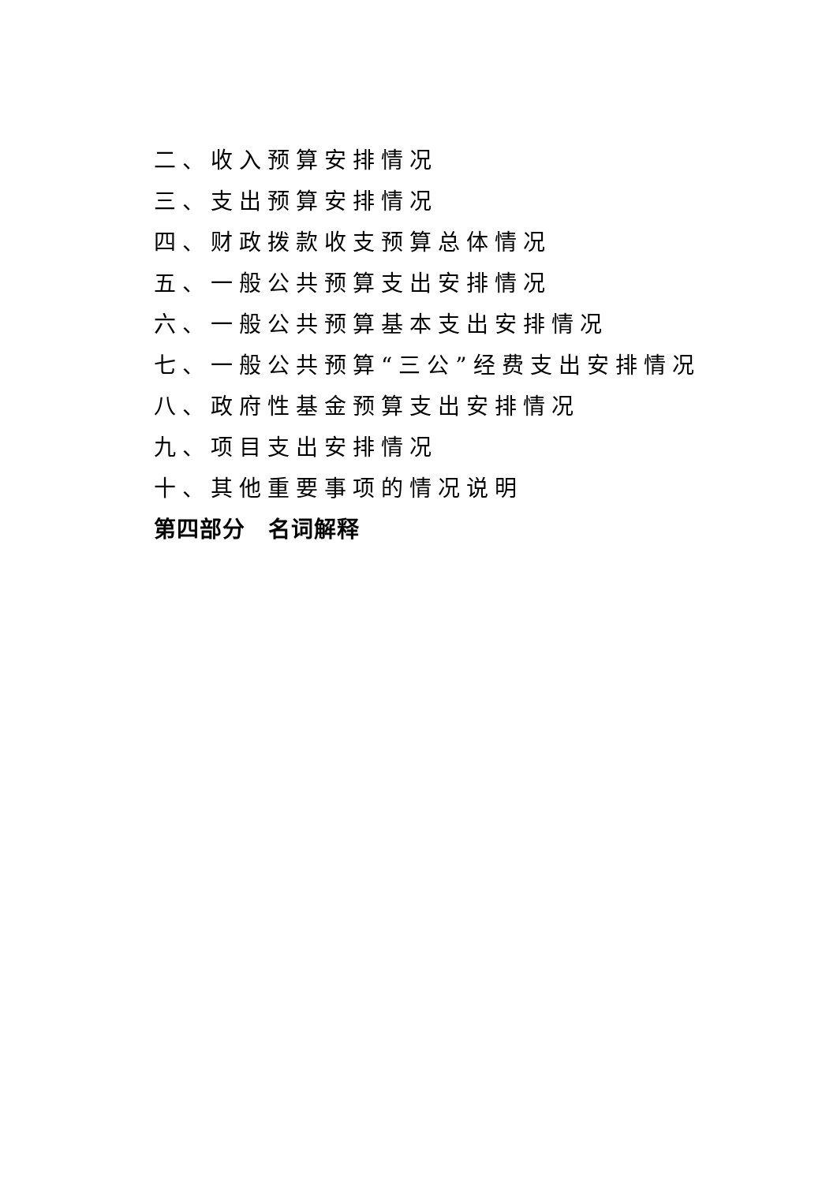二、收入预算安排情况
三、支出预算安排情况
四、财政拨款收支预算总体情况
五、一般公共预算支出安排情况
六、一般公共预算基本支出安排情况
七、一般公共预算“三公”经费支出安排情况
八、政府性基金预算支出安排情况
九、项目支出安排情况
十、其他重要事项的情况说明
第四部分　名词解释